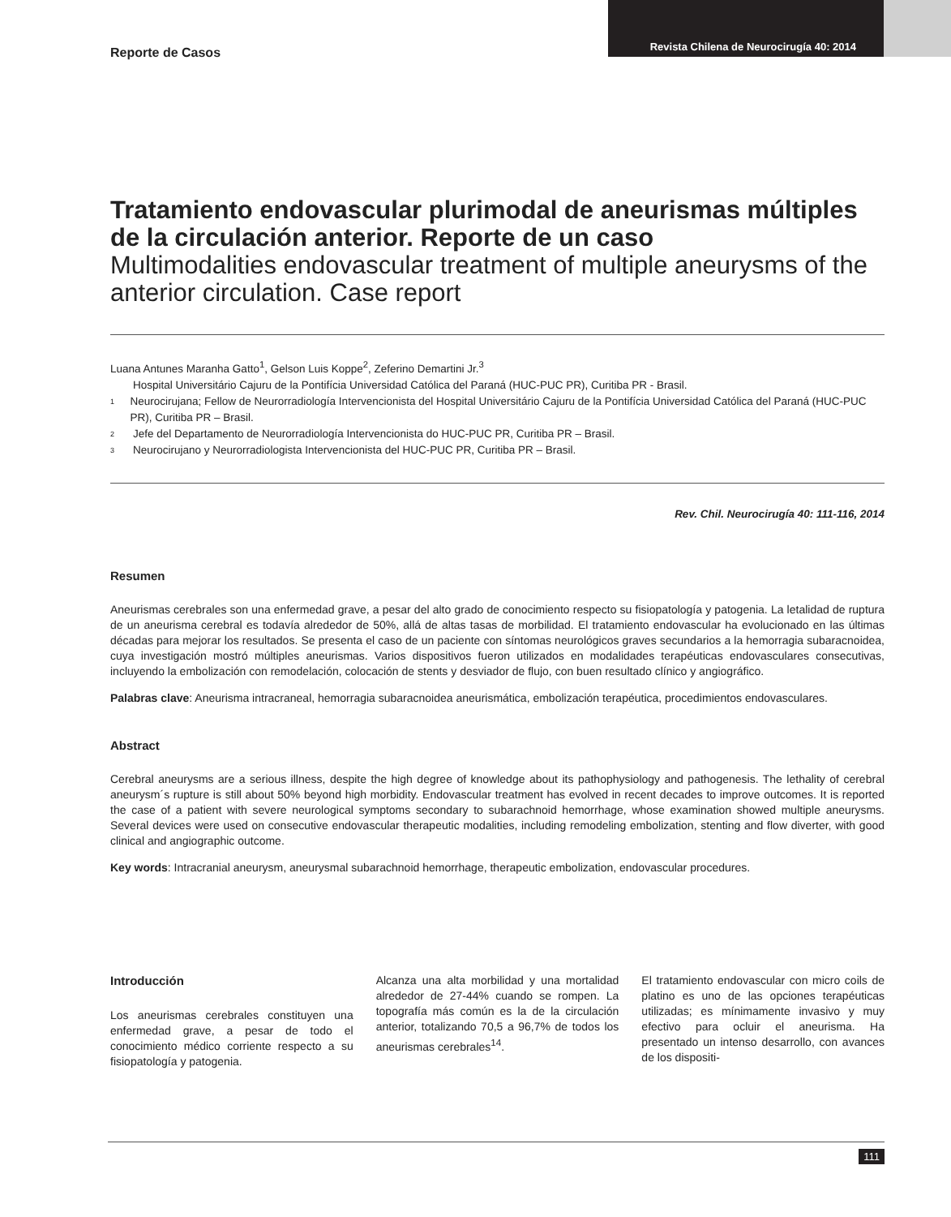Reporte de Casos Revista Chilena de Neurocirugía 40: 2014
Tratamiento endovascular plurimodal de aneurismas múltiples de la circulación anterior. Reporte de un caso
Multimodalities endovascular treatment of multiple aneurysms of the anterior circulation. Case report
Luana Antunes Maranha Gatto<sup>1</sup>, Gelson Luis Koppe<sup>2</sup>, Zeferino Demartini Jr.<sup>3</sup>
Hospital Universitário Cajuru de la Pontifícia Universidad Católica del Paraná (HUC-PUC PR), Curitiba PR - Brasil.
1 Neurocirujana; Fellow de Neurorradiología Intervencionista del Hospital Universitário Cajuru de la Pontifícia Universidad Católica del Paraná (HUC-PUC PR), Curitiba PR – Brasil.
2 Jefe del Departamento de Neurorradiología Intervencionista do HUC-PUC PR, Curitiba PR – Brasil.
3 Neurocirujano y Neurorradiologista Intervencionista del HUC-PUC PR, Curitiba PR – Brasil.
Rev. Chil. Neurocirugía 40: 111-116, 2014
Resumen
Aneurismas cerebrales son una enfermedad grave, a pesar del alto grado de conocimiento respecto su fisiopatología y patogenia. La letalidad de ruptura de un aneurisma cerebral es todavía alrededor de 50%, allá de altas tasas de morbilidad. El tratamiento endovascular ha evolucionado en las últimas décadas para mejorar los resultados. Se presenta el caso de un paciente con síntomas neurológicos graves secundarios a la hemorragia subaracnoidea, cuya investigación mostró múltiples aneurismas. Varios dispositivos fueron utilizados en modalidades terapéuticas endovasculares consecutivas, incluyendo la embolización con remodelación, colocación de stents y desviador de flujo, con buen resultado clínico y angiográfico.
Palabras clave: Aneurisma intracraneal, hemorragia subaracnoidea aneurismática, embolización terapéutica, procedimientos endovasculares.
Abstract
Cerebral aneurysms are a serious illness, despite the high degree of knowledge about its pathophysiology and pathogenesis. The lethality of cerebral aneurysm´s rupture is still about 50% beyond high morbidity. Endovascular treatment has evolved in recent decades to improve outcomes. It is reported the case of a patient with severe neurological symptoms secondary to subarachnoid hemorrhage, whose examination showed multiple aneurysms. Several devices were used on consecutive endovascular therapeutic modalities, including remodeling embolization, stenting and flow diverter, with good clinical and angiographic outcome.
Key words: Intracranial aneurysm, aneurysmal subarachnoid hemorrhage, therapeutic embolization, endovascular procedures.
Introducción
Los aneurismas cerebrales constituyen una enfermedad grave, a pesar de todo el conocimiento médico corriente respecto a su fisiopatología y patogenia.
Alcanza una alta morbilidad y una mortalidad alrededor de 27-44% cuando se rompen. La topografía más común es la de la circulación anterior, totalizando 70,5 a 96,7% de todos los aneurismas cerebrales<sup>14</sup>.
El tratamiento endovascular con micro coils de platino es uno de las opciones terapéuticas utilizadas; es mínimamente invasivo y muy efectivo para ocluir el aneurisma. Ha presentado un intenso desarrollo, con avances de los dispositi-
111